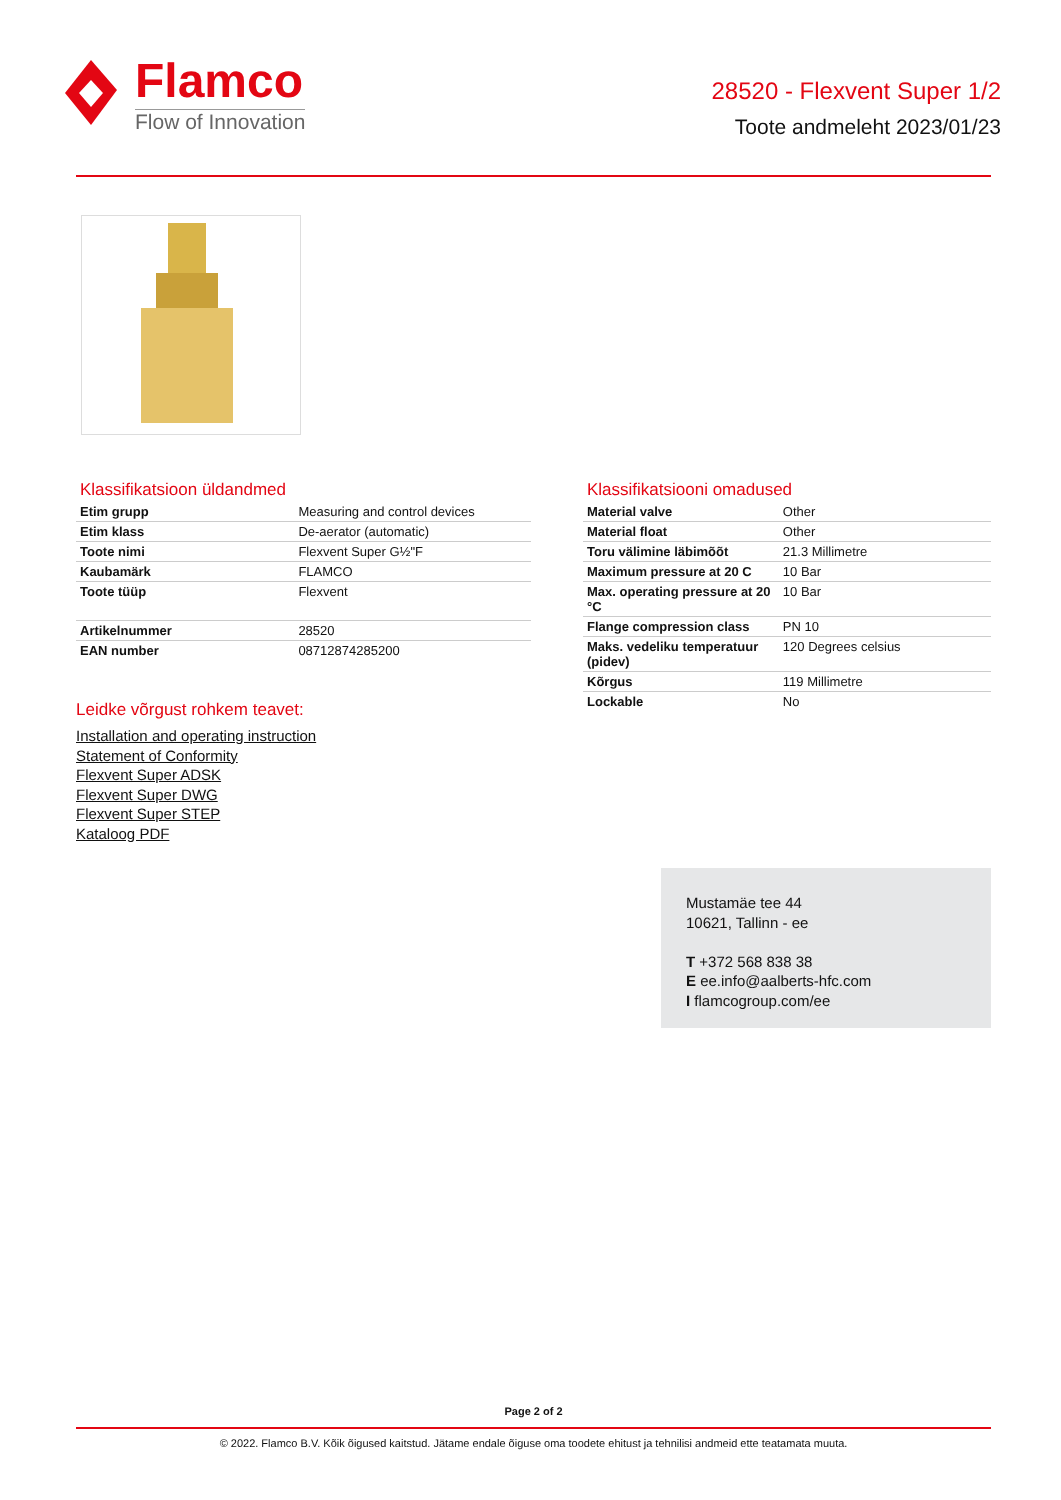Flamco
Flow of Innovation
28520 - Flexvent Super 1/2
Toote andmeleht 2023/01/23
Klassifikatsioon üldandmed
| Etim grupp | Measuring and control devices |
| Etim klass | De-aerator (automatic) |
| Toote nimi | Flexvent Super G½"F |
| Kaubamärk | FLAMCO |
| Toote tüüp | Flexvent |
| Artikelnummer | 28520 |
| EAN number | 08712874285200 |
Leidke võrgust rohkem teavet:
Installation and operating instruction
Statement of Conformity
Flexvent Super ADSK
Flexvent Super DWG
Flexvent Super STEP
Kataloog PDF
Klassifikatsiooni omadused
| Material valve | Other |
| Material float | Other |
| Toru välimine läbimõõt | 21.3 Millimetre |
| Maximum pressure at 20 C | 10 Bar |
| Max. operating pressure at 20 °C | 10 Bar |
| Flange compression class | PN 10 |
| Maks. vedeliku temperatuur (pidev) | 120 Degrees celsius |
| Kõrgus | 119 Millimetre |
| Lockable | No |
Mustamäe tee 44
10621, Tallinn - ee
T +372 568 838 38
E ee.info@aalberts-hfc.com
I flamcogroup.com/ee
Page 2 of 2
© 2022. Flamco B.V. Kõik õigused kaitstud. Jätame endale õiguse oma toodete ehitust ja tehnilisi andmeid ette teatamata muuta.